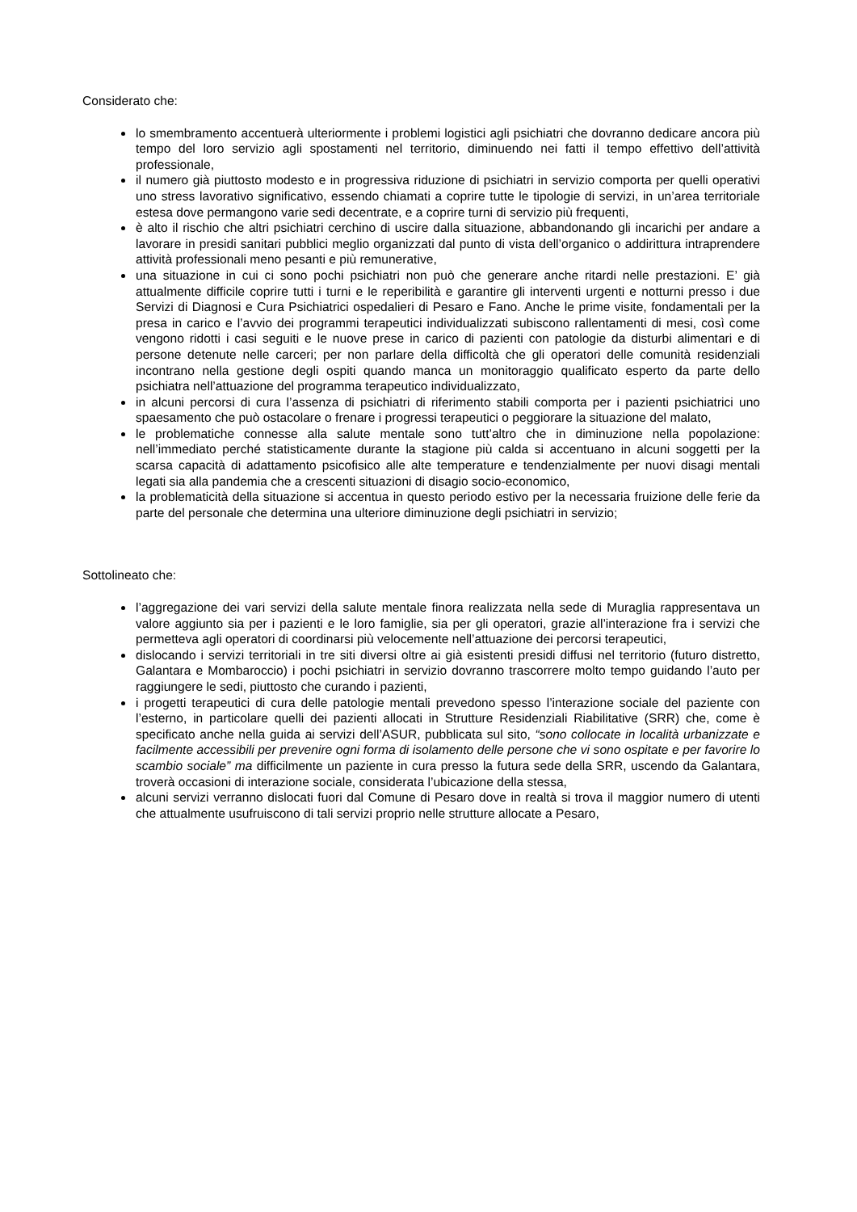Considerato che:
lo smembramento accentuerà ulteriormente i problemi logistici agli psichiatri che dovranno dedicare ancora più tempo del loro servizio agli spostamenti nel territorio, diminuendo nei fatti il tempo effettivo dell’attività professionale,
il numero già piuttosto modesto e in progressiva riduzione di psichiatri in servizio comporta per quelli operativi uno stress lavorativo significativo, essendo chiamati a coprire tutte le tipologie di servizi, in un’area territoriale estesa dove permangono varie sedi decentrate, e a coprire turni di servizio più frequenti,
è alto il rischio che altri psichiatri cerchino di uscire dalla situazione, abbandonando gli incarichi per andare a lavorare in presidi sanitari pubblici meglio organizzati dal punto di vista dell’organico o addirittura intraprendere attività professionali meno pesanti e più remunerative,
una situazione in cui ci sono pochi psichiatri non può che generare anche ritardi nelle prestazioni. E’ già attualmente difficile coprire tutti i turni e le reperibilità e garantire gli interventi urgenti e notturni presso i due Servizi di Diagnosi e Cura Psichiatrici ospedalieri di Pesaro e Fano. Anche le prime visite, fondamentali per la presa in carico e l’avvio dei programmi terapeutici individualizzati subiscono rallentamenti di mesi, così come vengono ridotti i casi seguiti e le nuove prese in carico di pazienti con patologie da disturbi alimentari e di persone detenute nelle carceri; per non parlare della difficoltà che gli operatori delle comunità residenziali incontrano nella gestione degli ospiti quando manca un monitoraggio qualificato esperto da parte dello psichiatra nell’attuazione del programma terapeutico individualizzato,
in alcuni percorsi di cura l’assenza di psichiatri di riferimento stabili comporta per i pazienti psichiatrici uno spaesamento che può ostacolare o frenare i progressi terapeutici o peggiorare la situazione del malato,
le problematiche connesse alla salute mentale sono tutt’altro che in diminuzione nella popolazione: nell’immediato perché statisticamente durante la stagione più calda si accentuano in alcuni soggetti per la scarsa capacità di adattamento psicofisico alle alte temperature e tendenzialmente per nuovi disagi mentali legati sia alla pandemia che a crescenti situazioni di disagio socio-economico,
la problematicità della situazione si accentua in questo periodo estivo per la necessaria fruizione delle ferie da parte del personale che determina una ulteriore diminuzione degli psichiatri in servizio;
Sottolineato che:
l’aggregazione dei vari servizi della salute mentale finora realizzata nella sede di Muraglia rappresentava un valore aggiunto sia per i pazienti e le loro famiglie, sia per gli operatori, grazie all’interazione fra i servizi che permetteva agli operatori di coordinarsi più velocemente nell’attuazione dei percorsi terapeutici,
dislocando i servizi territoriali in tre siti diversi oltre ai già esistenti presidi diffusi nel territorio (futuro distretto, Galantara e Mombaroccio) i pochi psichiatri in servizio dovranno trascorrere molto tempo guidando l’auto per raggiungere le sedi, piuttosto che curando i pazienti,
i progetti terapeutici di cura delle patologie mentali prevedono spesso l’interazione sociale del paziente con l’esterno, in particolare quelli dei pazienti allocati in Strutture Residenziali Riabilitative (SRR) che, come è specificato anche nella guida ai servizi dell’ASUR, pubblicata sul sito, “sono collocate in località urbanizzate e facilmente accessibili per prevenire ogni forma di isolamento delle persone che vi sono ospitate e per favorire lo scambio sociale” ma difficilmente un paziente in cura presso la futura sede della SRR, uscendo da Galantara, troverà occasioni di interazione sociale, considerata l’ubicazione della stessa,
alcuni servizi verranno dislocati fuori dal Comune di Pesaro dove in realtà si trova il maggior numero di utenti che attualmente usufruiscono di tali servizi proprio nelle strutture allocate a Pesaro,